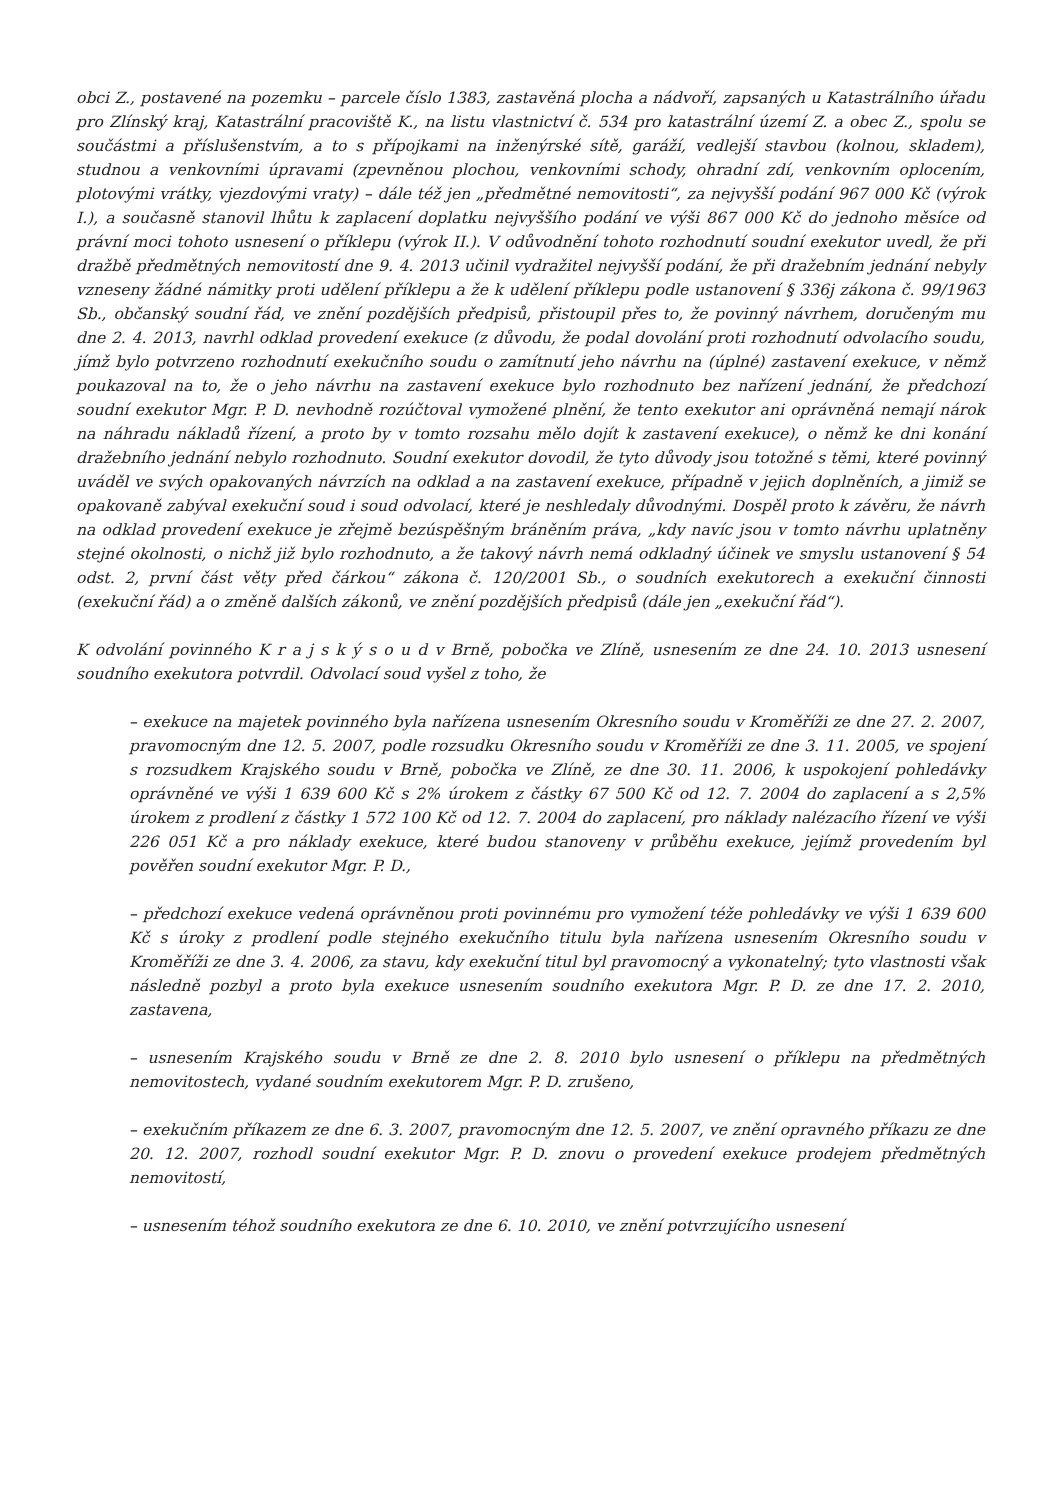obci Z., postavené na pozemku – parcele číslo 1383, zastavěná plocha a nádvoří, zapsaných u Katastrálního úřadu pro Zlínský kraj, Katastrální pracoviště K., na listu vlastnictví č. 534 pro katastrální území Z. a obec Z., spolu se součástmi a příslušenstvím, a to s přípojkami na inženýrské sítě, garáží, vedlejší stavbou (kolnou, skladem), studnou a venkovními úpravami (zpevněnou plochou, venkovními schody, ohradní zdí, venkovním oplocením, plotovými vrátky, vjezdovými vraty) – dále též jen „předmětné nemovitosti“, za nejvyšší podání 967 000 Kč (výrok I.), a současně stanovil lhůtu k zaplacení doplatku nejvyššího podání ve výši 867 000 Kč do jednoho měsíce od právní moci tohoto usnesení o příklepu (výrok II.). V odůvodnění tohoto rozhodnutí soudní exekutor uvedl, že při dražbě předmětných nemovitostí dne 9. 4. 2013 učinil vydražitel nejvyšší podání, že při dražebním jednání nebyly vzneseny žádné námitky proti udělení příklepu a že k udělení příklepu podle ustanovení § 336j zákona č. 99/1963 Sb., občanský soudní řád, ve znění pozdějších předpisů, přistoupil přes to, že povinný návrhem, doručeným mu dne 2. 4. 2013, navrhl odklad provedení exekuce (z důvodu, že podal dovolání proti rozhodnutí odvolacího soudu, jímž bylo potvrzeno rozhodnutí exekučního soudu o zamítnutí jeho návrhu na (úplné) zastavení exekuce, v němž poukazoval na to, že o jeho návrhu na zastavení exekuce bylo rozhodnuto bez nařízení jednání, že předchozí soudní exekutor Mgr. P. D. nevhodně rozúčtoval vymožené plnění, že tento exekutor ani oprávněná nemají nárok na náhradu nákladů řízení, a proto by v tomto rozsahu mělo dojít k zastavení exekuce), o němž ke dni konání dražebního jednání nebylo rozhodnuto. Soudní exekutor dovodil, že tyto důvody jsou totožné s těmi, které povinný uváděl ve svých opakovaných návrzích na odklad a na zastavení exekuce, případně v jejich doplněních, a jimiž se opakovaně zabýval exekuční soud i soud odvolací, které je neshledaly důvodnými. Dospěl proto k závěru, že návrh na odklad provedení exekuce je zřejmě bezúspěšným bráněním práva, „kdy navíc jsou v tomto návrhu uplatněny stejné okolnosti, o nichž již bylo rozhodnuto, a že takový návrh nemá odkladný účinek ve smyslu ustanovení § 54 odst. 2, první část věty před čárkou“ zákona č. 120/2001 Sb., o soudních exekutorech a exekuční činnosti (exekuční řád) a o změně dalších zákonů, ve znění pozdějších předpisů (dále jen „exekuční řád“).
K odvolání povinného K r a j s k ý s o u d v Brně, pobočka ve Zlíně, usnesením ze dne 24. 10. 2013 usnesení soudního exekutora potvrdil. Odvolací soud vyšel z toho, že
– exekuce na majetek povinného byla nařízena usnesením Okresního soudu v Kroměříži ze dne 27. 2. 2007, pravomocným dne 12. 5. 2007, podle rozsudku Okresního soudu v Kroměříži ze dne 3. 11. 2005, ve spojení s rozsudkem Krajského soudu v Brně, pobočka ve Zlíně, ze dne 30. 11. 2006, k uspokojení pohledávky oprávněné ve výši 1 639 600 Kč s 2% úrokem z částky 67 500 Kč od 12. 7. 2004 do zaplacení a s 2,5% úrokem z prodlení z částky 1 572 100 Kč od 12. 7. 2004 do zaplacení, pro náklady nalézacího řízení ve výši 226 051 Kč a pro náklady exekuce, které budou stanoveny v průběhu exekuce, jejímž provedením byl pověřen soudní exekutor Mgr. P. D.,
– předchozí exekuce vedená oprávněnou proti povinnému pro vymožení téže pohledávky ve výši 1 639 600 Kč s úroky z prodlení podle stejného exekučního titulu byla nařízena usnesením Okresního soudu v Kroměříži ze dne 3. 4. 2006, za stavu, kdy exekuční titul byl pravomocný a vykonatelný; tyto vlastnosti však následně pozbyl a proto byla exekuce usnesením soudního exekutora Mgr. P. D. ze dne 17. 2. 2010, zastavena,
– usnesením Krajského soudu v Brně ze dne 2. 8. 2010 bylo usnesení o příklepu na předmětných nemovitostech, vydané soudním exekutorem Mgr. P. D. zrušeno,
– exekučním příkazem ze dne 6. 3. 2007, pravomocným dne 12. 5. 2007, ve znění opravného příkazu ze dne 20. 12. 2007, rozhodl soudní exekutor Mgr. P. D. znovu o provedení exekuce prodejem předmětných nemovitostí,
– usnesením téhož soudního exekutora ze dne 6. 10. 2010, ve znění potvrzujícího usnesení